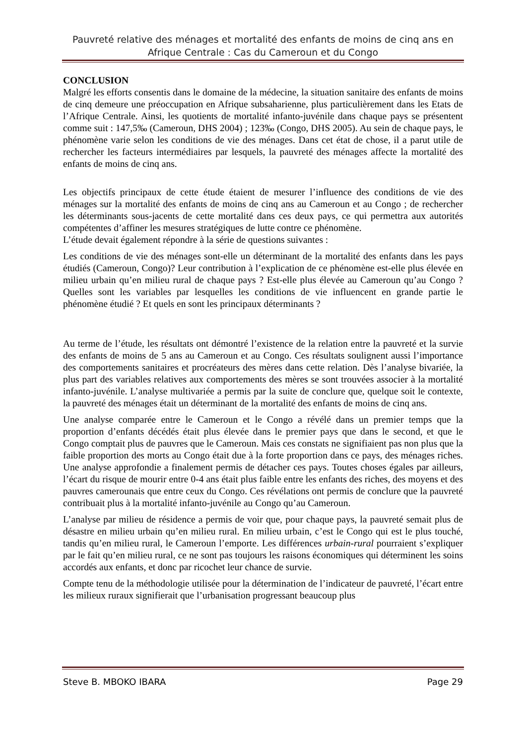Pauvreté relative des ménages et mortalité des enfants de moins de cinq ans en Afrique Centrale : Cas du Cameroun et du Congo
CONCLUSION
Malgré les efforts consentis dans le domaine de la médecine, la situation sanitaire des enfants de moins de cinq demeure une préoccupation en Afrique subsaharienne, plus particulièrement dans les Etats de l’Afrique Centrale. Ainsi, les quotients de mortalité infanto-juvénile dans chaque pays se présentent comme suit : 147,5‰ (Cameroun, DHS 2004) ; 123‰ (Congo, DHS 2005). Au sein de chaque pays, le phénomène varie selon les conditions de vie des ménages. Dans cet état de chose, il a parut utile de rechercher les facteurs intermédiaires par lesquels, la pauvreté des ménages affecte la mortalité des enfants de moins de cinq ans.
Les objectifs principaux de cette étude étaient de mesurer l’influence des conditions de vie des ménages sur la mortalité des enfants de moins de cinq ans au Cameroun et au Congo ; de rechercher les déterminants sous-jacents de cette mortalité dans ces deux pays, ce qui permettra aux autorités compétentes d’affiner les mesures stratégiques de lutte contre ce phénomène.
L’étude devait également répondre à la série de questions suivantes :
Les conditions de vie des ménages sont-elle un déterminant de la mortalité des enfants dans les pays étudiés (Cameroun, Congo)? Leur contribution à l’explication de ce phénomène est-elle plus élevée en milieu urbain qu’en milieu rural de chaque pays ? Est-elle plus élevée au Cameroun qu’au Congo ? Quelles sont les variables par lesquelles les conditions de vie influencent en grande partie le phénomène étudié ? Et quels en sont les principaux déterminants ?
Au terme de l’étude, les résultats ont démontré l’existence de la relation entre la pauvreté et la survie des enfants de moins de 5 ans au Cameroun et au Congo. Ces résultats soulignent aussi l’importance des comportements sanitaires et procréateurs des mères dans cette relation. Dès l’analyse bivariée, la plus part des variables relatives aux comportements des mères se sont trouvées associer à la mortalité infanto-juvénile. L’analyse multivariée a permis par la suite de conclure que, quelque soit le contexte, la pauvreté des ménages était un déterminant de la mortalité des enfants de moins de cinq ans.
Une analyse comparée entre le Cameroun et le Congo a révélé dans un premier temps que la proportion d’enfants décédés était plus élevée dans le premier pays que dans le second, et que le Congo comptait plus de pauvres que le Cameroun. Mais ces constats ne signifiaient pas non plus que la faible proportion des morts au Congo était due à la forte proportion dans ce pays, des ménages riches. Une analyse approfondie a finalement permis de détacher ces pays. Toutes choses égales par ailleurs, l’écart du risque de mourir entre 0-4 ans était plus faible entre les enfants des riches, des moyens et des pauvres camerounais que entre ceux du Congo. Ces révélations ont permis de conclure que la pauvreté contribuait plus à la mortalité infanto-juvénile au Congo qu’au Cameroun.
L’analyse par milieu de résidence a permis de voir que, pour chaque pays, la pauvreté semait plus de désastre en milieu urbain qu’en milieu rural. En milieu urbain, c’est le Congo qui est le plus touché, tandis qu’en milieu rural, le Cameroun l’emporte. Les différences urbain-rural pourraient s’expliquer par le fait qu’en milieu rural, ce ne sont pas toujours les raisons économiques qui déterminent les soins accordés aux enfants, et donc par ricochet leur chance de survie.
Compte tenu de la méthodologie utilisée pour la détermination de l’indicateur de pauvreté, l’écart entre les milieux ruraux signifierait que l’urbanisation progressant beaucoup plus
Steve B. MBOKO IBARA Page 29